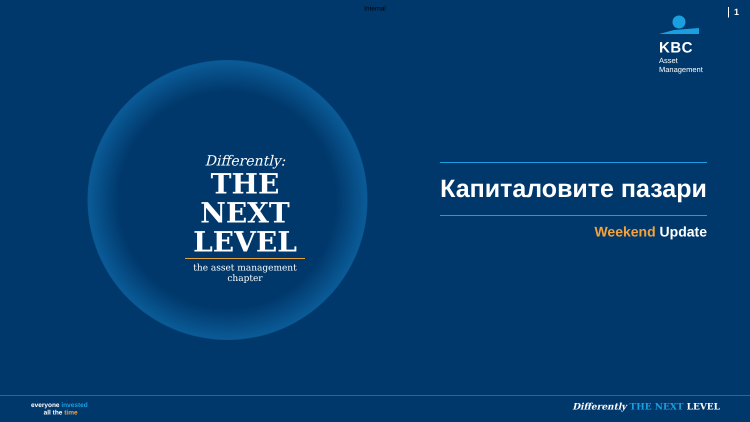Internal
1
KBC
Asset
Management
Differently:
THE NEXT
LEVEL
the asset management chapter
Капиталовите пазари
Weekend Update
everyone invested
all the time
Differently THE NEXT LEVEL